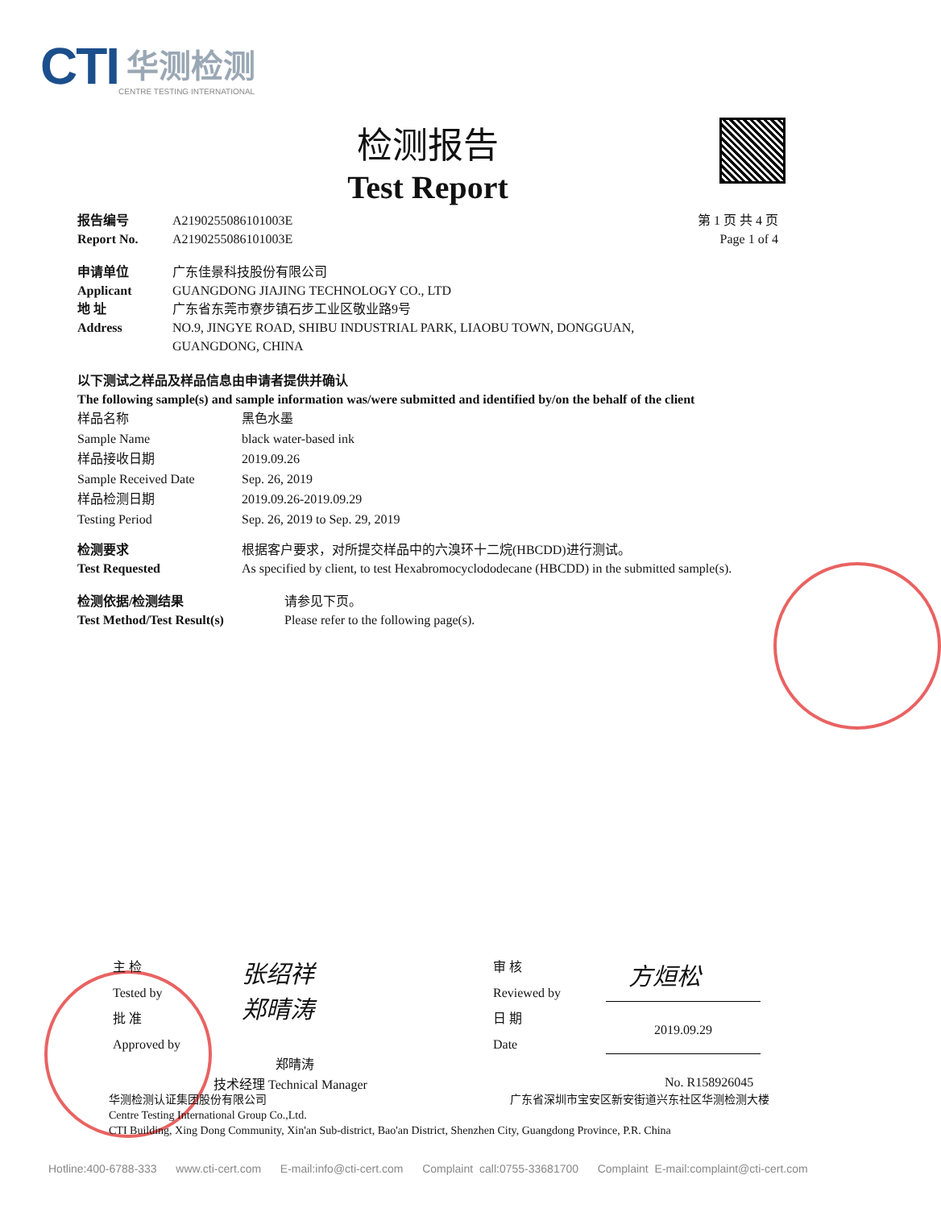CTI
华测检测
CENTRE TESTING INTERNATIONAL
检测报告
Test Report
报告编号 A2190255086101003E
Report No. A2190255086101003E
第 1 页 共 4 页
Page 1 of 4
申请单位 广东佳景科技股份有限公司
Applicant GUANGDONG JIAJING TECHNOLOGY CO., LTD
地 址 广东省东莞市寮步镇石步工业区敬业路9号
Address NO.9, JINGYE ROAD, SHIBU INDUSTRIAL PARK, LIAOBU TOWN, DONGGUAN,
GUANGDONG, CHINA
以下测试之样品及样品信息由申请者提供并确认
The following sample(s) and sample information was/were submitted and identified by/on the behalf of the client
样品名称
Sample Name 黑色水墨
black water-based ink
样品接收日期
Sample Received Date 2019.09.26
Sep. 26, 2019
样品检测日期
Testing Period 2019.09.26-2019.09.29
Sep. 26, 2019 to Sep. 29, 2019
检测要求
Test Requested 根据客户要求，对所提交样品中的六溴环十二烷(HBCDD)进行测试。
As specified by client, to test Hexabromocyclododecane (HBCDD) in the submitted sample(s).
检测依据/检测结果
Test Method/Test Result(s) 请参见下页。
Please refer to the following page(s).
主 检
Tested by
批 准
Approved by
张绍祥
郑晴涛
郑晴涛
技术经理 Technical Manager
审 核
Reviewed by
日 期
Date
方烜松
2019.09.29
No. R158926045
华测检测认证集团股份有限公司 广东省深圳市宝安区新安街道兴东社区华测检测大楼
Centre Testing International Group Co.,Ltd.
CTI Building, Xing Dong Community, Xin'an Sub-district, Bao'an District, Shenzhen City, Guangdong Province, P.R. China
Hotline:400-6788-333 www.cti-cert.com E-mail:info@cti-cert.com Complaint call:0755-33681700 Complaint E-mail:complaint@cti-cert.com